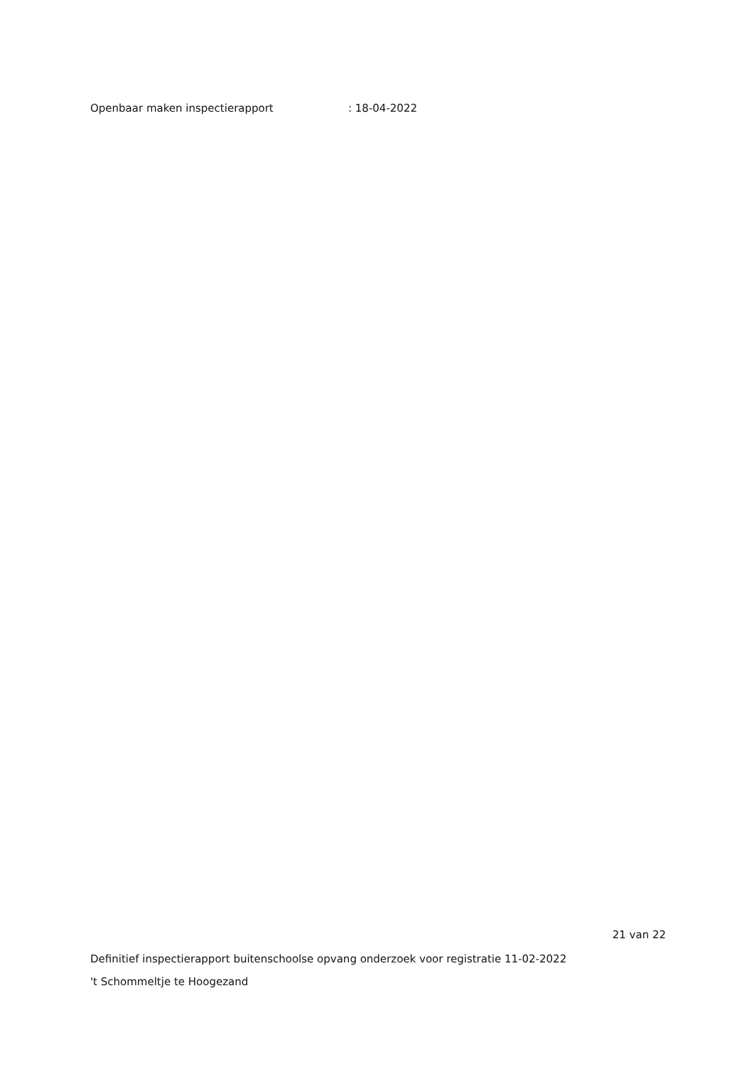Openbaar maken inspectierapport : 18-04-2022
21 van 22
Definitief inspectierapport buitenschoolse opvang onderzoek voor registratie 11-02-2022
't Schommeltje te Hoogezand